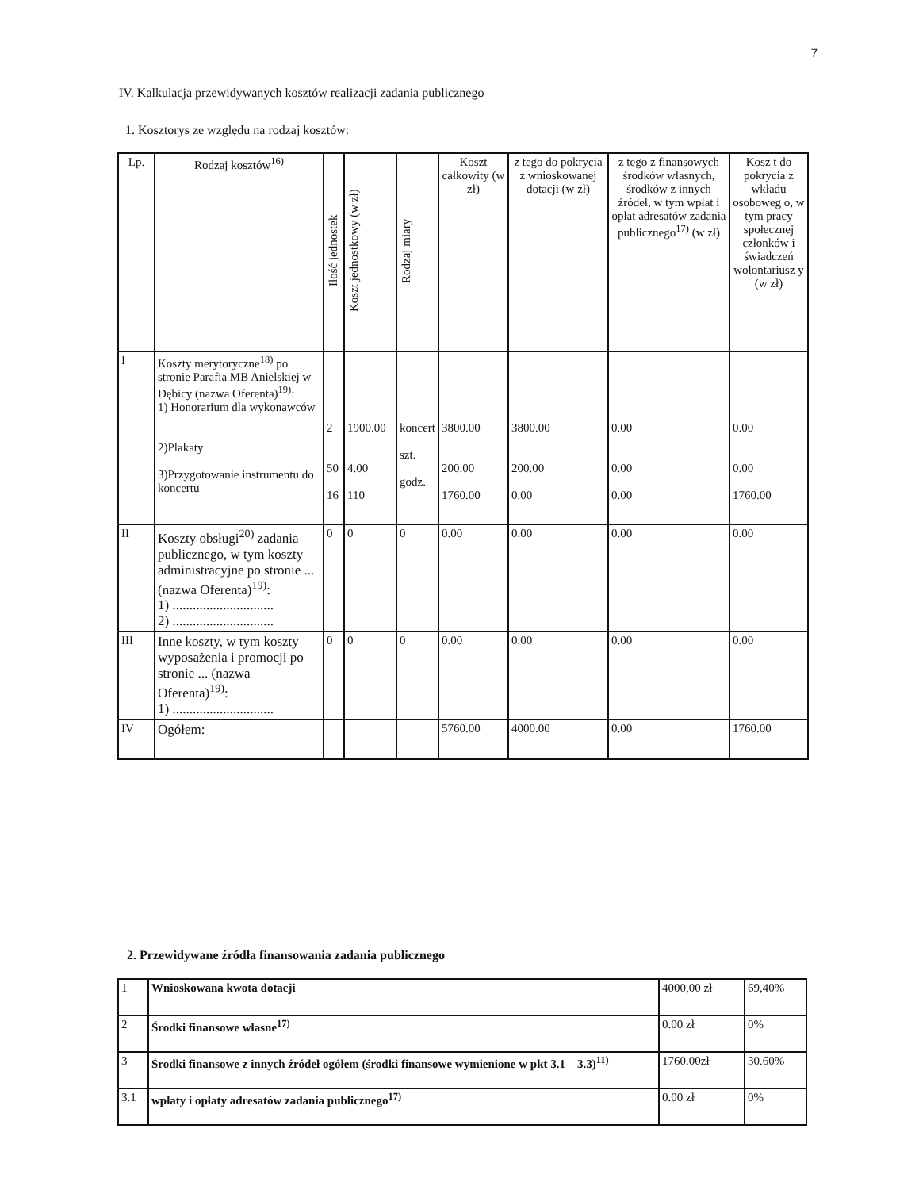7
IV. Kalkulacja przewidywanych kosztów realizacji zadania publicznego
1. Kosztorys ze względu na rodzaj kosztów:
| Lp. | Rodzaj kosztów<sup>16)</sup> | Ilość jednostek | Koszt jednostkowy (w zł) | Rodzaj miary | Koszt całkowity (w zł) | z tego do pokrycia z wnioskowanej dotacji (w zł) | z tego z finansowych środków własnych, środków z innych źródeł, w tym wpłat i opłat adresatów zadania publicznego<sup>17)</sup> (w zł) | Kosz t do pokrycia z wkładu osoboweg o, w tym pracy społecznej członków i świadczeń wolontariusz y (w zł) |
| --- | --- | --- | --- | --- | --- | --- | --- | --- |
| I | Koszty merytoryczne<sup>18)</sup> po stronie Parafia MB Anielskiej w Dębicy (nazwa Oferenta)<sup>19)</sup>: 1) Honorarium dla wykonawców 2)Plakaty 3)Przygotowanie instrumentu do koncertu | 2 50 16 | 1900.00 4.00 110 | koncert szt. godz. | 3800.00 200.00 1760.00 | 3800.00 200.00 0.00 | 0.00 0.00 0.00 | 0.00 0.00 1760.00 |
| II | Koszty obsługi<sup>20)</sup> zadania publicznego, w tym koszty administracyjne po stronie ... (nazwa Oferenta)<sup>19)</sup>: 1) .............................. 2) .............................. | 0 | 0 | 0 | 0.00 | 0.00 | 0.00 | 0.00 |
| III | Inne koszty, w tym koszty wyposażenia i promocji po stronie ... (nazwa Oferenta)<sup>19)</sup>: 1) .............................. | 0 | 0 | 0 | 0.00 | 0.00 | 0.00 | 0.00 |
| IV | Ogółem: | | | | 5760.00 | 4000.00 | 0.00 | 1760.00 |
2. Przewidywane źródła finansowania zadania publicznego
| 1 | Wnioskowana kwota dotacji | 4000,00 zł | 69,40% |
| 2 | Środki finansowe własne<sup>17)</sup> | 0.00 zł | 0% |
| 3 | Środki finansowe z innych źródeł ogółem (środki finansowe wymienione w pkt 3.1—3.3)<sup>11)</sup> | 1760.00zł | 30.60% |
| 3.1 | wpłaty i opłaty adresatów zadania publicznego<sup>17)</sup> | 0.00 zł | 0% |